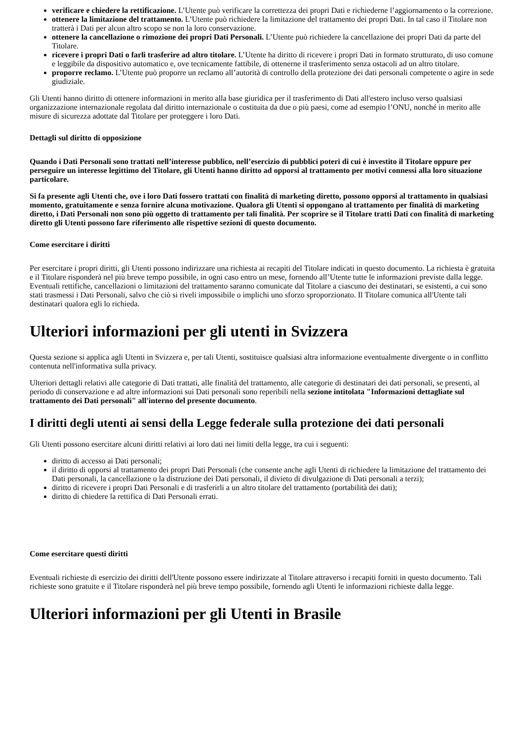verificare e chiedere la rettificazione. L’Utente può verificare la correttezza dei propri Dati e richiederne l’aggiornamento o la correzione.
ottenere la limitazione del trattamento. L’Utente può richiedere la limitazione del trattamento dei propri Dati. In tal caso il Titolare non tratterà i Dati per alcun altro scopo se non la loro conservazione.
ottenere la cancellazione o rimozione dei propri Dati Personali. L’Utente può richiedere la cancellazione dei propri Dati da parte del Titolare.
ricevere i propri Dati o farli trasferire ad altro titolare. L’Utente ha diritto di ricevere i propri Dati in formato strutturato, di uso comune e leggibile da dispositivo automatico e, ove tecnicamente fattibile, di ottenerne il trasferimento senza ostacoli ad un altro titolare.
proporre reclamo. L’Utente può proporre un reclamo all’autorità di controllo della protezione dei dati personali competente o agire in sede giudiziale.
Gli Utenti hanno diritto di ottenere informazioni in merito alla base giuridica per il trasferimento di Dati all'estero incluso verso qualsiasi organizzazione internazionale regolata dal diritto internazionale o costituita da due o più paesi, come ad esempio l’ONU, nonché in merito alle misure di sicurezza adottate dal Titolare per proteggere i loro Dati.
Dettagli sul diritto di opposizione
Quando i Dati Personali sono trattati nell’interesse pubblico, nell’esercizio di pubblici poteri di cui è investito il Titolare oppure per perseguire un interesse legittimo del Titolare, gli Utenti hanno diritto ad opporsi al trattamento per motivi connessi alla loro situazione particolare.
Si fa presente agli Utenti che, ove i loro Dati fossero trattati con finalità di marketing diretto, possono opporsi al trattamento in qualsiasi momento, gratuitamente e senza fornire alcuna motivazione. Qualora gli Utenti si oppongano al trattamento per finalità di marketing diretto, i Dati Personali non sono più oggetto di trattamento per tali finalità. Per scoprire se il Titolare tratti Dati con finalità di marketing diretto gli Utenti possono fare riferimento alle rispettive sezioni di questo documento.
Come esercitare i diritti
Per esercitare i propri diritti, gli Utenti possono indirizzare una richiesta ai recapiti del Titolare indicati in questo documento. La richiesta è gratuita e il Titolare risponderà nel più breve tempo possibile, in ogni caso entro un mese, fornendo all’Utente tutte le informazioni previste dalla legge. Eventuali rettifiche, cancellazioni o limitazioni del trattamento saranno comunicate dal Titolare a ciascuno dei destinatari, se esistenti, a cui sono stati trasmessi i Dati Personali, salvo che ciò si riveli impossibile o implichi uno sforzo sproporzionato. Il Titolare comunica all'Utente tali destinatari qualora egli lo richieda.
Ulteriori informazioni per gli utenti in Svizzera
Questa sezione si applica agli Utenti in Svizzera e, per tali Utenti, sostituisce qualsiasi altra informazione eventualmente divergente o in conflitto contenuta nell'informativa sulla privacy.
Ulteriori dettagli relativi alle categorie di Dati trattati, alle finalità del trattamento, alle categorie di destinatari dei dati personali, se presenti, al periodo di conservazione e ad altre informazioni sui Dati personali sono reperibili nella sezione intitolata "Informazioni dettagliate sul trattamento dei Dati personali" all'interno del presente documento.
I diritti degli utenti ai sensi della Legge federale sulla protezione dei dati personali
Gli Utenti possono esercitare alcuni diritti relativi ai loro dati nei limiti della legge, tra cui i seguenti:
diritto di accesso ai Dati personali;
il diritto di opporsi al trattamento dei propri Dati Personali (che consente anche agli Utenti di richiedere la limitazione del trattamento dei Dati personali, la cancellazione o la distruzione dei Dati personali, il divieto di divulgazione di Dati personali a terzi);
diritto di ricevere i propri Dati Personali e di trasferirli a un altro titolare del trattamento (portabilità dei dati);
diritto di chiedere la rettifica di Dati Personali errati.
Come esercitare questi diritti
Eventuali richieste di esercizio dei diritti dell'Utente possono essere indirizzate al Titolare attraverso i recapiti forniti in questo documento. Tali richieste sono gratuite e il Titolare risponderà nel più breve tempo possibile, fornendo agli Utenti le informazioni richieste dalla legge.
Ulteriori informazioni per gli Utenti in Brasile